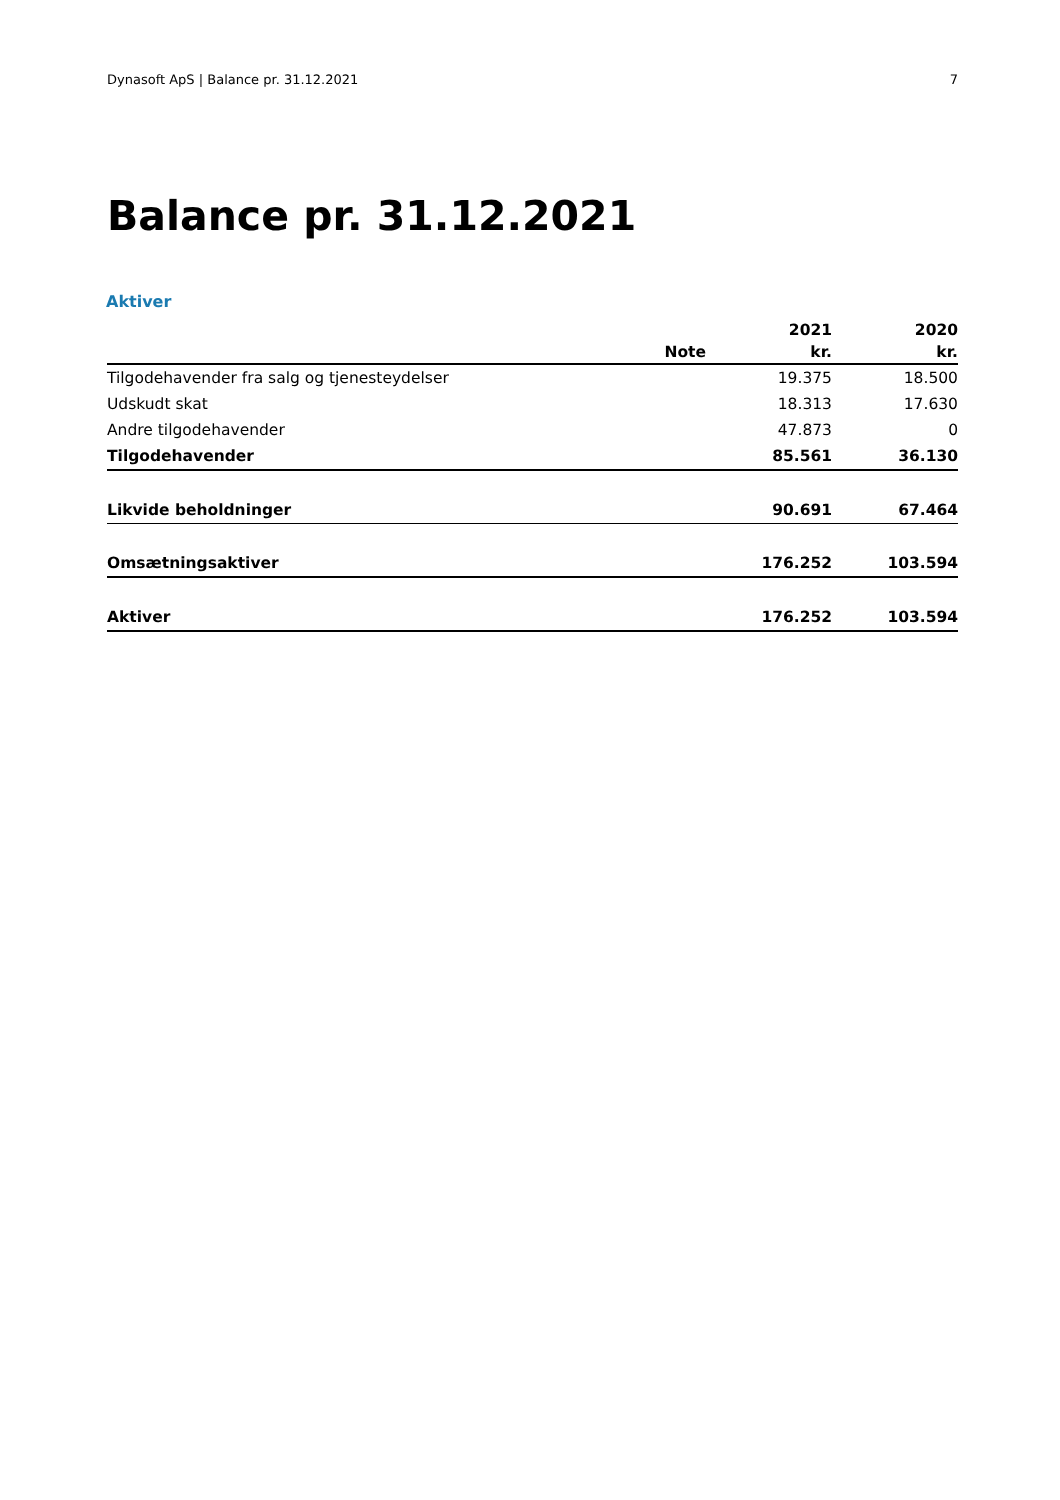Dynasoft ApS | Balance pr. 31.12.2021 7
Balance pr. 31.12.2021
Aktiver
| | | 2021 | 2020 |
| --- | --- | --- | --- |
| | Note | kr. | kr. |
| Tilgodehavender fra salg og tjenesteydelser | | 19.375 | 18.500 |
| Udskudt skat | | 18.313 | 17.630 |
| Andre tilgodehavender | | 47.873 | 0 |
| Tilgodehavender | | 85.561 | 36.130 |
| Likvide beholdninger | | 90.691 | 67.464 |
| Omsætningsaktiver | | 176.252 | 103.594 |
| Aktiver | | 176.252 | 103.594 |